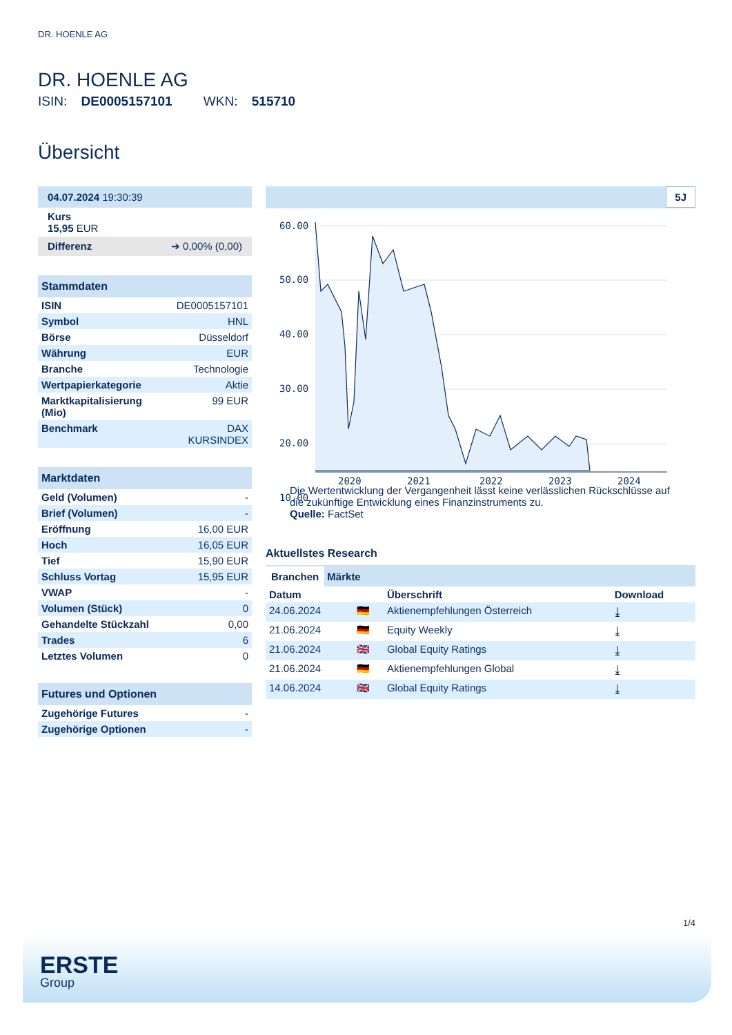DR. HOENLE AG
DR. HOENLE AG
ISIN: DE0005157101 WKN: 515710
Übersicht
04.07.2024 19:30:39
Kurs
15,95 EUR
Differenz ➔ 0,00% (0,00)
Stammdaten
| ISIN | DE0005157101 |
| Symbol | HNL |
| Börse | Düsseldorf |
| Währung | EUR |
| Branche | Technologie |
| Wertpapierkategorie | Aktie |
| Marktkapitalisierung (Mio) | 99 EUR |
| Benchmark | DAX KURSINDEX |
Marktdaten
| Geld (Volumen) | - |
| Brief (Volumen) | - |
| Eröffnung | 16,00 EUR |
| Hoch | 16,05 EUR |
| Tief | 15,90 EUR |
| Schluss Vortag | 15,95 EUR |
| VWAP | - |
| Volumen (Stück) | 0 |
| Gehandelte Stückzahl | 0,00 |
| Trades | 6 |
| Letztes Volumen | 0 |
Futures und Optionen
| Zugehörige Futures | - |
| Zugehörige Optionen | - |
5J
60.00
50.00
40.00
30.00
20.00
10.00
2020
2021
2022
2023
2024
Die Wertentwicklung der Vergangenheit lässt keine verlässlichen Rückschlüsse auf die zukünftige Entwicklung eines Finanzinstruments zu.
Quelle: FactSet
Aktuellstes Research
Branchen Märkte
| Datum | | Überschrift | Download |
| --- | --- | --- | --- |
| 24.06.2024 | 🇩🇪 | Aktienempfehlungen Österreich | ⤓ |
| 21.06.2024 | 🇩🇪 | Equity Weekly | ⤓ |
| 21.06.2024 | 🇬🇧 | Global Equity Ratings | ⤓ |
| 21.06.2024 | 🇩🇪 | Aktienempfehlungen Global | ⤓ |
| 14.06.2024 | 🇬🇧 | Global Equity Ratings | ⤓ |
1/4
ERSTE
Group